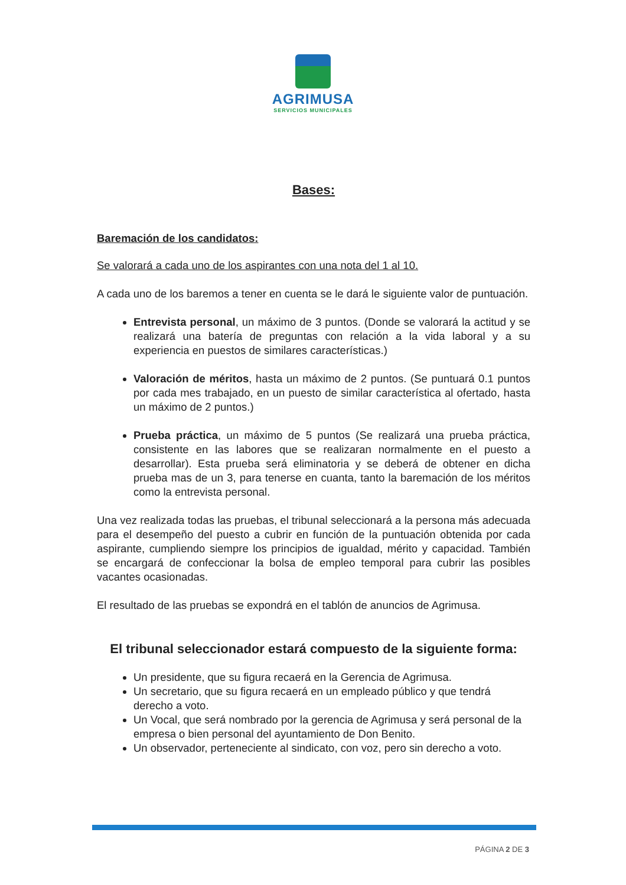AGRIMUSA
SERVICIOS MUNICIPALES
Bases:
Baremación de los candidatos:
Se valorará a cada uno de los aspirantes con una nota del 1 al 10.
A cada uno de los baremos a tener en cuenta se le dará le siguiente valor de puntuación.
Entrevista personal, un máximo de 3 puntos. (Donde se valorará la actitud y se realizará una batería de preguntas con relación a la vida laboral y a su experiencia en puestos de similares características.)
Valoración de méritos, hasta un máximo de 2 puntos. (Se puntuará 0.1 puntos por cada mes trabajado, en un puesto de similar característica al ofertado, hasta un máximo de 2 puntos.)
Prueba práctica, un máximo de 5 puntos (Se realizará una prueba práctica, consistente en las labores que se realizaran normalmente en el puesto a desarrollar). Esta prueba será eliminatoria y se deberá de obtener en dicha prueba mas de un 3, para tenerse en cuanta, tanto la baremación de los méritos como la entrevista personal.
Una vez realizada todas las pruebas, el tribunal seleccionará a la persona más adecuada para el desempeño del puesto a cubrir en función de la puntuación obtenida por cada aspirante, cumpliendo siempre los principios de igualdad, mérito y capacidad. También se encargará de confeccionar la bolsa de empleo temporal para cubrir las posibles vacantes ocasionadas.
El resultado de las pruebas se expondrá en el tablón de anuncios de Agrimusa.
El tribunal seleccionador estará compuesto de la siguiente forma:
Un presidente, que su figura recaerá en la Gerencia de Agrimusa.
Un secretario, que su figura recaerá en un empleado público y que tendrá derecho a voto.
Un Vocal, que será nombrado por la gerencia de Agrimusa y será personal de la empresa o bien personal del ayuntamiento de Don Benito.
Un observador, perteneciente al sindicato, con voz, pero sin derecho a voto.
PÁGINA 2 DE 3